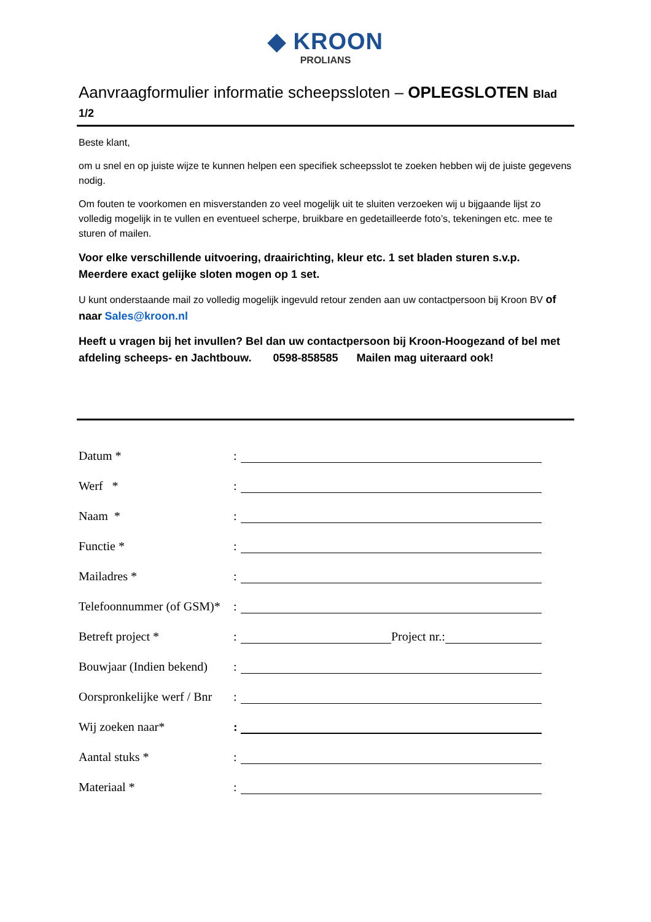◆ KROON
PROLIANS
Aanvraagformulier informatie scheepssloten – OPLEGSLOTEN Blad 1/2
Beste klant,
om u snel en op juiste wijze te kunnen helpen een specifiek scheepsslot te zoeken hebben wij de juiste gegevens nodig.
Om fouten te voorkomen en misverstanden zo veel mogelijk uit te sluiten verzoeken wij u bijgaande lijst zo volledig mogelijk in te vullen en eventueel scherpe, bruikbare en gedetailleerde foto’s, tekeningen etc. mee te sturen of mailen.
Voor elke verschillende uitvoering, draairichting, kleur etc. 1 set bladen sturen s.v.p.
Meerdere exact gelijke sloten mogen op 1 set.
U kunt onderstaande mail zo volledig mogelijk ingevuld retour zenden aan uw contactpersoon bij Kroon BV of naar Sales@kroon.nl
Heeft u vragen bij het invullen? Bel dan uw contactpersoon bij Kroon-Hoogezand of bel met afdeling scheeps- en Jachtbouw. 0598-858585 Mailen mag uiteraard ook!
Datum *:
Werf *:
Naam *:
Functie *:
Mailadres *:
Telefoonnummer (of GSM)*:
Betreft project *: Project nr.:
Bouwjaar (Indien bekend):
Oorspronkelijke werf / Bnr:
Wij zoeken naar*:
Aantal stuks *:
Materiaal *: